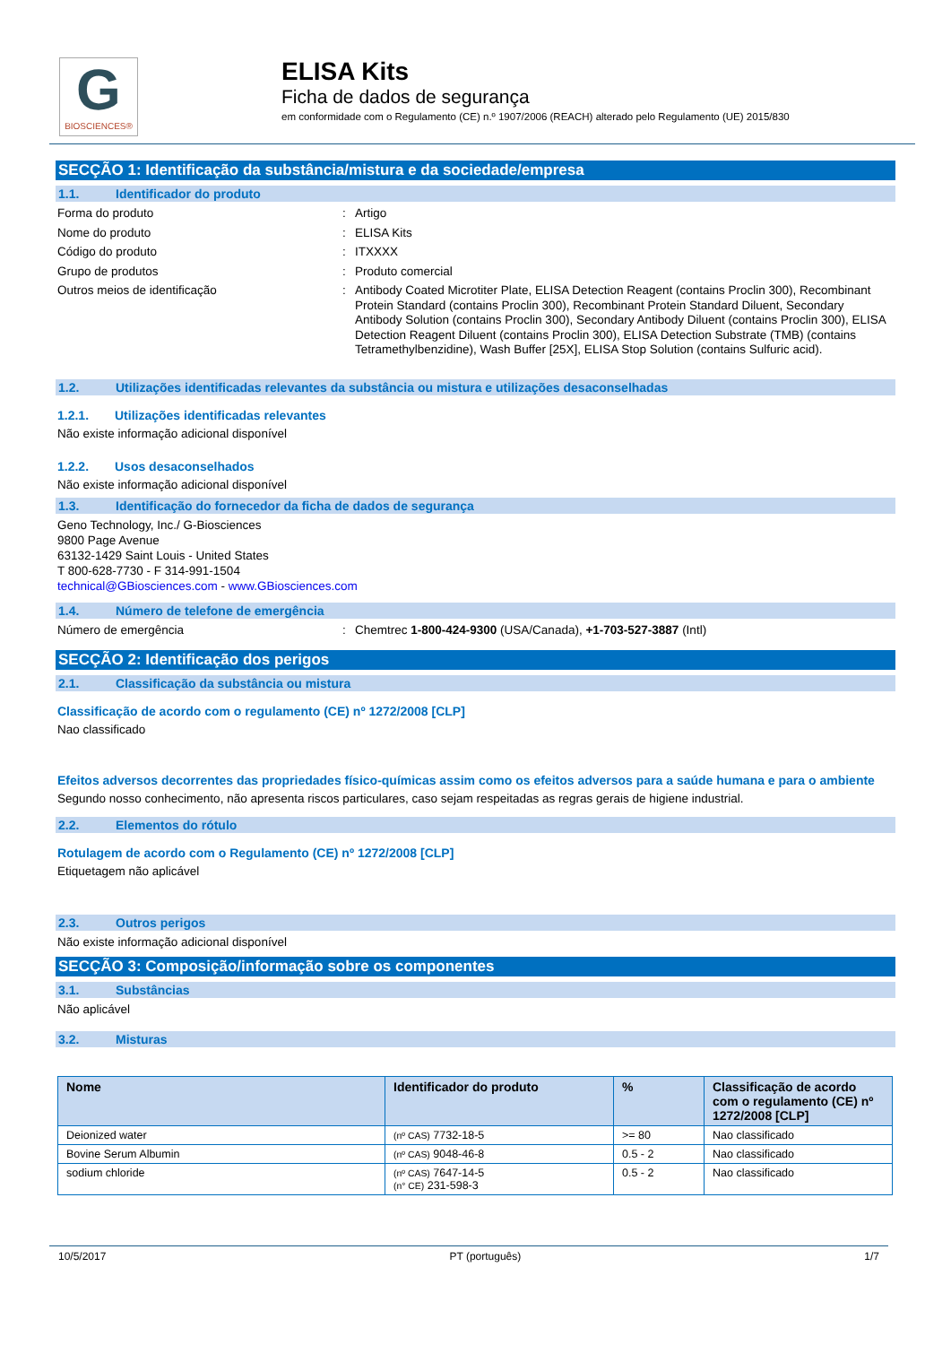G
BIOSCIENCES®
ELISA Kits
Ficha de dados de segurança
em conformidade com o Regulamento (CE) n.º 1907/2006 (REACH) alterado pelo Regulamento (UE) 2015/830
SECÇÃO 1: Identificação da substância/mistura e da sociedade/empresa
1.1. Identificador do produto
Forma do produto : Artigo
Nome do produto : ELISA Kits
Código do produto : ITXXXX
Grupo de produtos : Produto comercial
Outros meios de identificação : Antibody Coated Microtiter Plate, ELISA Detection Reagent (contains Proclin 300), Recombinant Protein Standard (contains Proclin 300), Recombinant Protein Standard Diluent, Secondary Antibody Solution (contains Proclin 300), Secondary Antibody Diluent (contains Proclin 300), ELISA Detection Reagent Diluent (contains Proclin 300), ELISA Detection Substrate (TMB) (contains Tetramethylbenzidine), Wash Buffer [25X], ELISA Stop Solution (contains Sulfuric acid).
1.2. Utilizações identificadas relevantes da substância ou mistura e utilizações desaconselhadas
1.2.1. Utilizações identificadas relevantes
Não existe informação adicional disponível
1.2.2. Usos desaconselhados
Não existe informação adicional disponível
1.3. Identificação do fornecedor da ficha de dados de segurança
Geno Technology, Inc./ G-Biosciences
9800 Page Avenue
63132-1429 Saint Louis - United States
T 800-628-7730 - F 314-991-1504
technical@GBiosciences.com - www.GBiosciences.com
1.4. Número de telefone de emergência
Número de emergência : Chemtrec 1-800-424-9300 (USA/Canada), +1-703-527-3887 (Intl)
SECÇÃO 2: Identificação dos perigos
2.1. Classificação da substância ou mistura
Classificação de acordo com o regulamento (CE) nº 1272/2008 [CLP]
Nao classificado
Efeitos adversos decorrentes das propriedades físico-químicas assim como os efeitos adversos para a saúde humana e para o ambiente
Segundo nosso conhecimento, não apresenta riscos particulares, caso sejam respeitadas as regras gerais de higiene industrial.
2.2. Elementos do rótulo
Rotulagem de acordo com o Regulamento (CE) nº 1272/2008 [CLP]
Etiquetagem não aplicável
2.3. Outros perigos
Não existe informação adicional disponível
SECÇÃO 3: Composição/informação sobre os componentes
3.1. Substâncias
Não aplicável
3.2. Misturas
| Nome | Identificador do produto | % | Classificação de acordo com o regulamento (CE) nº 1272/2008 [CLP] |
| --- | --- | --- | --- |
| Deionized water | (nº CAS) 7732-18-5 | >= 80 | Nao classificado |
| Bovine Serum Albumin | (nº CAS) 9048-46-8 | 0.5 - 2 | Nao classificado |
| sodium chloride | (nº CAS) 7647-14-5 (n° CE) 231-598-3 | 0.5 - 2 | Nao classificado |
10/5/2017 PT (português) 1/7